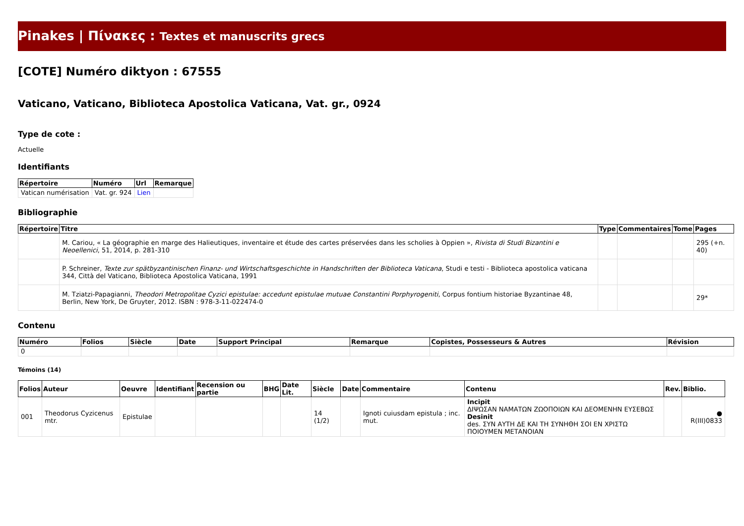Pinakes | Πίνακες : Textes et manuscrits grecs
[COTE] Numéro diktyon : 67555
Vaticano, Vaticano, Biblioteca Apostolica Vaticana, Vat. gr., 0924
Type de cote :
Actuelle
Identifiants
| Répertoire | Numéro | Url | Remarque |
| --- | --- | --- | --- |
| Vatican numérisation | Vat. gr. 924 | Lien | |
Bibliographie
| Répertoire | Titre | Type | Commentaires | Tome | Pages |
| --- | --- | --- | --- | --- | --- |
| | M. Cariou, « La géographie en marge des Halieutiques, inventaire et étude des cartes préservées dans les scholies à Oppien », Rivista di Studi Bizantini e Neoellenici , 51, 2014, p. 281-310 | | | | 295 (+n. 40) |
| | P. Schreiner, Texte zur spätbyzantinischen Finanz- und Wirtschaftsgeschichte in Handschriften der Biblioteca Vaticana , Studi e testi - Biblioteca apostolica vaticana 344, Città del Vaticano, Biblioteca Apostolica Vaticana, 1991 | | | | |
| | M. Tziatzi-Papagianni, Theodori Metropolitae Cyzici epistulae: accedunt epistulae mutuae Constantini Porphyrogeniti , Corpus fontium historiae Byzantinae 48, Berlin, New York, De Gruyter, 2012. ISBN : 978-3-11-022474-0 | | | | 29* |
Contenu
| Numéro | Folios | Siècle | Date | Support Principal | Remarque | Copistes, Possesseurs & Autres | Révision |
| --- | --- | --- | --- | --- | --- | --- | --- |
| 0 | | | | | | | |
Témoins (14)
| Folios | Auteur | Oeuvre | Identifiant | Recension ou partie | BHG | Date Lit. | Siècle | Date | Commentaire | Contenu | Rev. | Biblio. |
| --- | --- | --- | --- | --- | --- | --- | --- | --- | --- | --- | --- | --- |
| 001 | Theodorus Cyzicenus mtr. | Epistulae | | | | | 14 (1/2) | | Ignoti cuiusdam epistula ; inc. mut. | Incipit ΔΙΨΩΣΑΝ ΝΑΜΑΤΩΝ ΖΩΟΠΟΙΩΝ ΚΑΙ ΔΕΟΜΕΝΗΝ ΕΥΣΕΒΩΣ Desinit des. ΣΥΝ ΑΥΤΗ ΔΕ ΚΑΙ ΤΗ ΣΥΝΗΘΗ ΣΟΙ ΕΝ ΧΡΙΣΤΩ ΠΟΙΟΥΜΕΝ ΜΕΤΑΝΟΙΑΝ | | ● R(III)0833 |